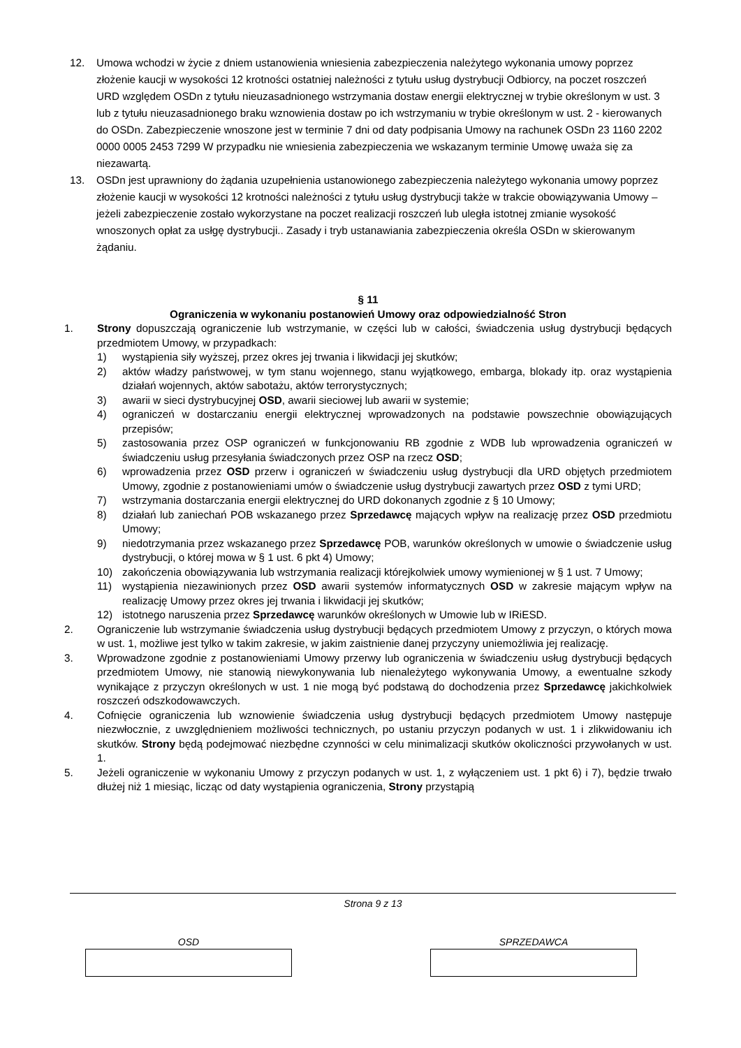12. Umowa wchodzi w życie z dniem ustanowienia wniesienia zabezpieczenia należytego wykonania umowy poprzez złożenie kaucji w wysokości 12 krotności ostatniej należności z tytułu usług dystrybucji Odbiorcy, na poczet roszczeń URD względem OSDn z tytułu nieuzasadnionego wstrzymania dostaw energii elektrycznej w trybie określonym w ust. 3 lub z tytułu nieuzasadnionego braku wznowienia dostaw po ich wstrzymaniu w trybie określonym w ust. 2 - kierowanych do OSDn. Zabezpieczenie wnoszone jest w terminie 7 dni od daty podpisania Umowy na rachunek OSDn 23 1160 2202 0000 0005 2453 7299 W przypadku nie wniesienia zabezpieczenia we wskazanym terminie Umowę uważa się za niezawartą.
13. OSDn jest uprawniony do żądania uzupełnienia ustanowionego zabezpieczenia należytego wykonania umowy poprzez złożenie kaucji w wysokości 12 krotności należności z tytułu usług dystrybucji także w trakcie obowiązywania Umowy – jeżeli zabezpieczenie zostało wykorzystane na poczet realizacji roszczeń lub uległa istotnej zmianie wysokość wnoszonych opłat za usłgę dystrybucji.. Zasady i tryb ustanawiania zabezpieczenia określa OSDn w skierowanym żądaniu.
§ 11
Ograniczenia w wykonaniu postanowień Umowy oraz odpowiedzialność Stron
1. Strony dopuszczają ograniczenie lub wstrzymanie, w części lub w całości, świadczenia usług dystrybucji będących przedmiotem Umowy, w przypadkach:
1) wystąpienia siły wyższej, przez okres jej trwania i likwidacji jej skutków;
2) aktów władzy państwowej, w tym stanu wojennego, stanu wyjątkowego, embarga, blokady itp. oraz wystąpienia działań wojennych, aktów sabotażu, aktów terrorystycznych;
3) awarii w sieci dystrybucyjnej OSD, awarii sieciowej lub awarii w systemie;
4) ograniczeń w dostarczaniu energii elektrycznej wprowadzonych na podstawie powszechnie obowiązujących przepisów;
5) zastosowania przez OSP ograniczeń w funkcjonowaniu RB zgodnie z WDB lub wprowadzenia ograniczeń w świadczeniu usług przesyłania świadczonych przez OSP na rzecz OSD;
6) wprowadzenia przez OSD przerw i ograniczeń w świadczeniu usług dystrybucji dla URD objętych przedmiotem Umowy, zgodnie z postanowieniami umów o świadczenie usług dystrybucji zawartych przez OSD z tymi URD;
7) wstrzymania dostarczania energii elektrycznej do URD dokonanych zgodnie z § 10 Umowy;
8) działań lub zaniechań POB wskazanego przez Sprzedawcę mających wpływ na realizację przez OSD przedmiotu Umowy;
9) niedotrzymania przez wskazanego przez Sprzedawcę POB, warunków określonych w umowie o świadczenie usług dystrybucji, o której mowa w § 1 ust. 6 pkt 4) Umowy;
10) zakończenia obowiązywania lub wstrzymania realizacji którejkolwiek umowy wymienionej w § 1 ust. 7 Umowy;
11) wystąpienia niezawinionych przez OSD awarii systemów informatycznych OSD w zakresie mającym wpływ na realizację Umowy przez okres jej trwania i likwidacji jej skutków;
12) istotnego naruszenia przez Sprzedawcę warunków określonych w Umowie lub w IRiESD.
2. Ograniczenie lub wstrzymanie świadczenia usług dystrybucji będących przedmiotem Umowy z przyczyn, o których mowa w ust. 1, możliwe jest tylko w takim zakresie, w jakim zaistnienie danej przyczyny uniemożliwia jej realizację.
3. Wprowadzone zgodnie z postanowieniami Umowy przerwy lub ograniczenia w świadczeniu usług dystrybucji będących przedmiotem Umowy, nie stanowią niewykonywania lub nienależytego wykonywania Umowy, a ewentualne szkody wynikające z przyczyn określonych w ust. 1 nie mogą być podstawą do dochodzenia przez Sprzedawcę jakichkolwiek roszczeń odszkodowawczych.
4. Cofnięcie ograniczenia lub wznowienie świadczenia usług dystrybucji będących przedmiotem Umowy następuje niezwłocznie, z uwzględnieniem możliwości technicznych, po ustaniu przyczyn podanych w ust. 1 i zlikwidowaniu ich skutków. Strony będą podejmować niezbędne czynności w celu minimalizacji skutków okoliczności przywołanych w ust. 1.
5. Jeżeli ograniczenie w wykonaniu Umowy z przyczyn podanych w ust. 1, z wyłączeniem ust. 1 pkt 6) i 7), będzie trwało dłużej niż 1 miesiąc, licząc od daty wystąpienia ograniczenia, Strony przystąpią
Strona 9 z 13
OSD SPRZEDAWCA